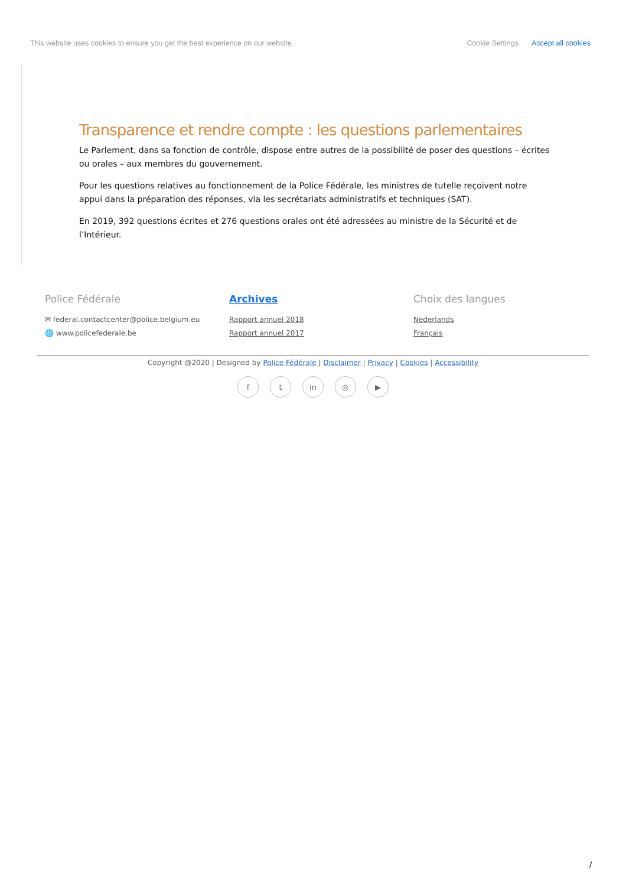This website uses cookies to ensure you get the best experience on our website. Cookie Settings Accept all cookies
Transparence et rendre compte : les questions parlementaires
Le Parlement, dans sa fonction de contrôle, dispose entre autres de la possibilité de poser des questions – écrites ou orales – aux membres du gouvernement.
Pour les questions relatives au fonctionnement de la Police Fédérale, les ministres de tutelle reçoivent notre appui dans la préparation des réponses, via les secrétariats administratifs et techniques (SAT).
En 2019, 392 questions écrites et 276 questions orales ont été adressées au ministre de la Sécurité et de l’Intérieur.
Police Fédérale
✉ federal.contactcenter@police.belgium.eu
🌐 www.policefederale.be
Archives
Rapport annuel 2018
Rapport annuel 2017
Choix des langues
Nederlands
Français
Copyright @2020 | Designed by Police Fédérale | Disclaimer | Privacy | Cookies | Accessibility
ft in ◎ ▶
/